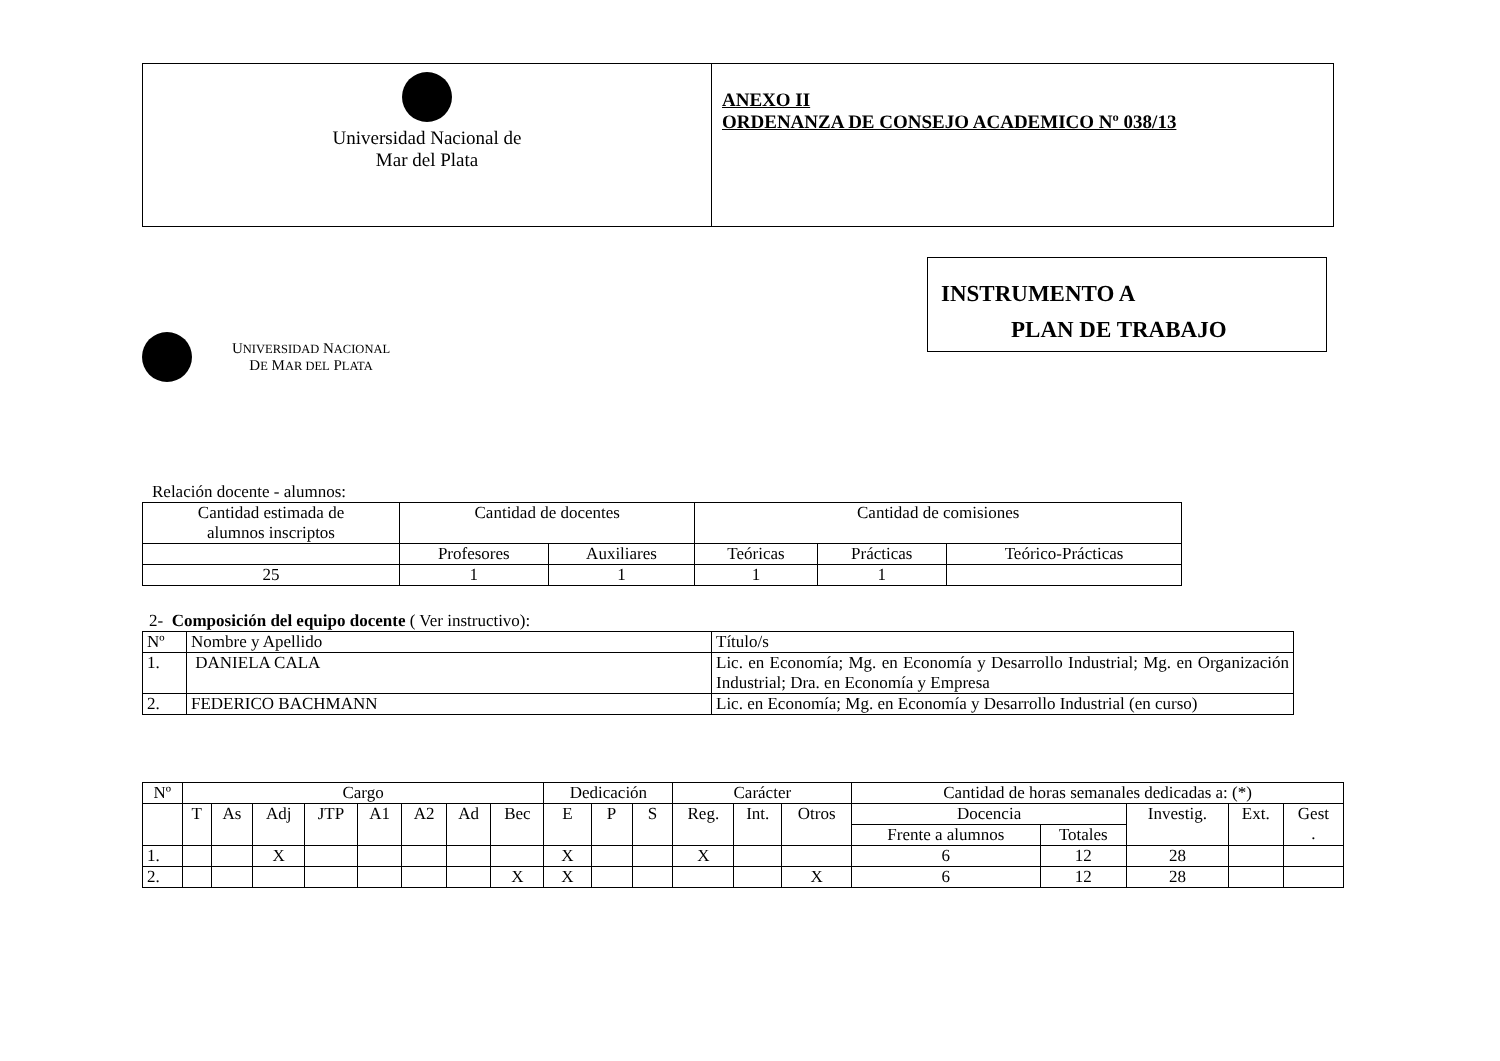| Universidad Nacional de Mar del Plata | ANEXO II ORDENANZA DE CONSEJO ACADEMICO Nº 038/13 |
UNIVERSIDAD NACIONAL
DE MAR DEL PLATA
INSTRUMENTO A
PLAN DE TRABAJO
Relación docente - alumnos:
| Cantidad estimada de alumnos inscriptos | Cantidad de docentes | | Cantidad de comisiones | | |
| | Profesores | Auxiliares | Teóricas | Prácticas | Teórico-Prácticas |
| 25 | 1 | 1 | 1 | 1 | |
2- Composición del equipo docente ( Ver instructivo):
| Nº | Nombre y Apellido | Título/s |
| 1. | DANIELA CALA | Lic. en Economía; Mg. en Economía y Desarrollo Industrial; Mg. en Organización Industrial; Dra. en Economía y Empresa |
| 2. | FEDERICO BACHMANN | Lic. en Economía; Mg. en Economía y Desarrollo Industrial (en curso) |
| Nº | Cargo | | | | | | | | Dedicación | | | Carácter | | | Cantidad de horas semanales dedicadas a: (*) | | | | |
| | T | As | Adj | JTP | A1 | A2 | Ad | Bec | E | P | S | Reg. | Int. | Otros | Docencia | | Investig. | Ext. | Gest . |
| | | | | | | | | | | | | | | | Frente a alumnos | Totales | | | |
| 1. | | | X | | | | | | X | | | X | | | 6 | 12 | 28 | | |
| 2. | | | | | | | | X | X | | | | | X | 6 | 12 | 28 | | |